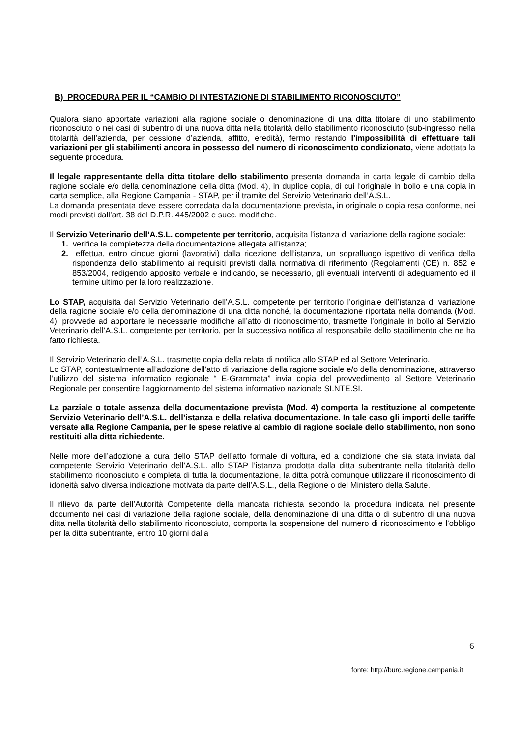B) PROCEDURA PER IL “CAMBIO DI INTESTAZIONE DI STABILIMENTO RICONOSCIUTO”
Qualora siano apportate variazioni alla ragione sociale o denominazione di una ditta titolare di uno stabilimento riconosciuto o nei casi di subentro di una nuova ditta nella titolarità dello stabilimento riconosciuto (sub-ingresso nella titolarità dell’azienda, per cessione d’azienda, affitto, eredità), fermo restando l'impossibilità di effettuare tali variazioni per gli stabilimenti ancora in possesso del numero di riconoscimento condizionato, viene adottata la seguente procedura.
Il legale rappresentante della ditta titolare dello stabilimento presenta domanda in carta legale di cambio della ragione sociale e/o della denominazione della ditta (Mod. 4), in duplice copia, di cui l'originale in bollo e una copia in carta semplice, alla Regione Campania - STAP, per il tramite del Servizio Veterinario dell’A.S.L.
La domanda presentata deve essere corredata dalla documentazione prevista, in originale o copia resa conforme, nei modi previsti dall’art. 38 del D.P.R. 445/2002 e succ. modifiche.
Il Servizio Veterinario dell’A.S.L. competente per territorio, acquisita l’istanza di variazione della ragione sociale:
1. verifica la completezza della documentazione allegata all’istanza;
2. effettua, entro cinque giorni (lavorativi) dalla ricezione dell’istanza, un sopralluogo ispettivo di verifica della rispondenza dello stabilimento ai requisiti previsti dalla normativa di riferimento (Regolamenti (CE) n. 852 e 853/2004, redigendo apposito verbale e indicando, se necessario, gli eventuali interventi di adeguamento ed il termine ultimo per la loro realizzazione.
Lo STAP, acquisita dal Servizio Veterinario dell’A.S.L. competente per territorio l’originale dell’istanza di variazione della ragione sociale e/o della denominazione di una ditta nonché, la documentazione riportata nella domanda (Mod. 4), provvede ad apportare le necessarie modifiche all’atto di riconoscimento, trasmette l’originale in bollo al Servizio Veterinario dell’A.S.L. competente per territorio, per la successiva notifica al responsabile dello stabilimento che ne ha fatto richiesta.
Il Servizio Veterinario dell’A.S.L. trasmette copia della relata di notifica allo STAP ed al Settore Veterinario.
Lo STAP, contestualmente all’adozione dell’atto di variazione della ragione sociale e/o della denominazione, attraverso l’utilizzo del sistema informatico regionale “ E-Grammata” invia copia del provvedimento al Settore Veterinario Regionale per consentire l’aggiornamento del sistema informativo nazionale SI.NTE.SI.
La parziale o totale assenza della documentazione prevista (Mod. 4) comporta la restituzione al competente Servizio Veterinario dell’A.S.L. dell’istanza e della relativa documentazione. In tale caso gli importi delle tariffe versate alla Regione Campania, per le spese relative al cambio di ragione sociale dello stabilimento, non sono restituiti alla ditta richiedente.
Nelle more dell’adozione a cura dello STAP dell’atto formale di voltura, ed a condizione che sia stata inviata dal competente Servizio Veterinario dell’A.S.L. allo STAP l’istanza prodotta dalla ditta subentrante nella titolarità dello stabilimento riconosciuto e completa di tutta la documentazione, la ditta potrà comunque utilizzare il riconoscimento di idoneità salvo diversa indicazione motivata da parte dell’A.S.L., della Regione o del Ministero della Salute.
Il rilievo da parte dell’Autorità Competente della mancata richiesta secondo la procedura indicata nel presente documento nei casi di variazione della ragione sociale, della denominazione di una ditta o di subentro di una nuova ditta nella titolarità dello stabilimento riconosciuto, comporta la sospensione del numero di riconoscimento e l’obbligo per la ditta subentrante, entro 10 giorni dalla
6
fonte: http://burc.regione.campania.it